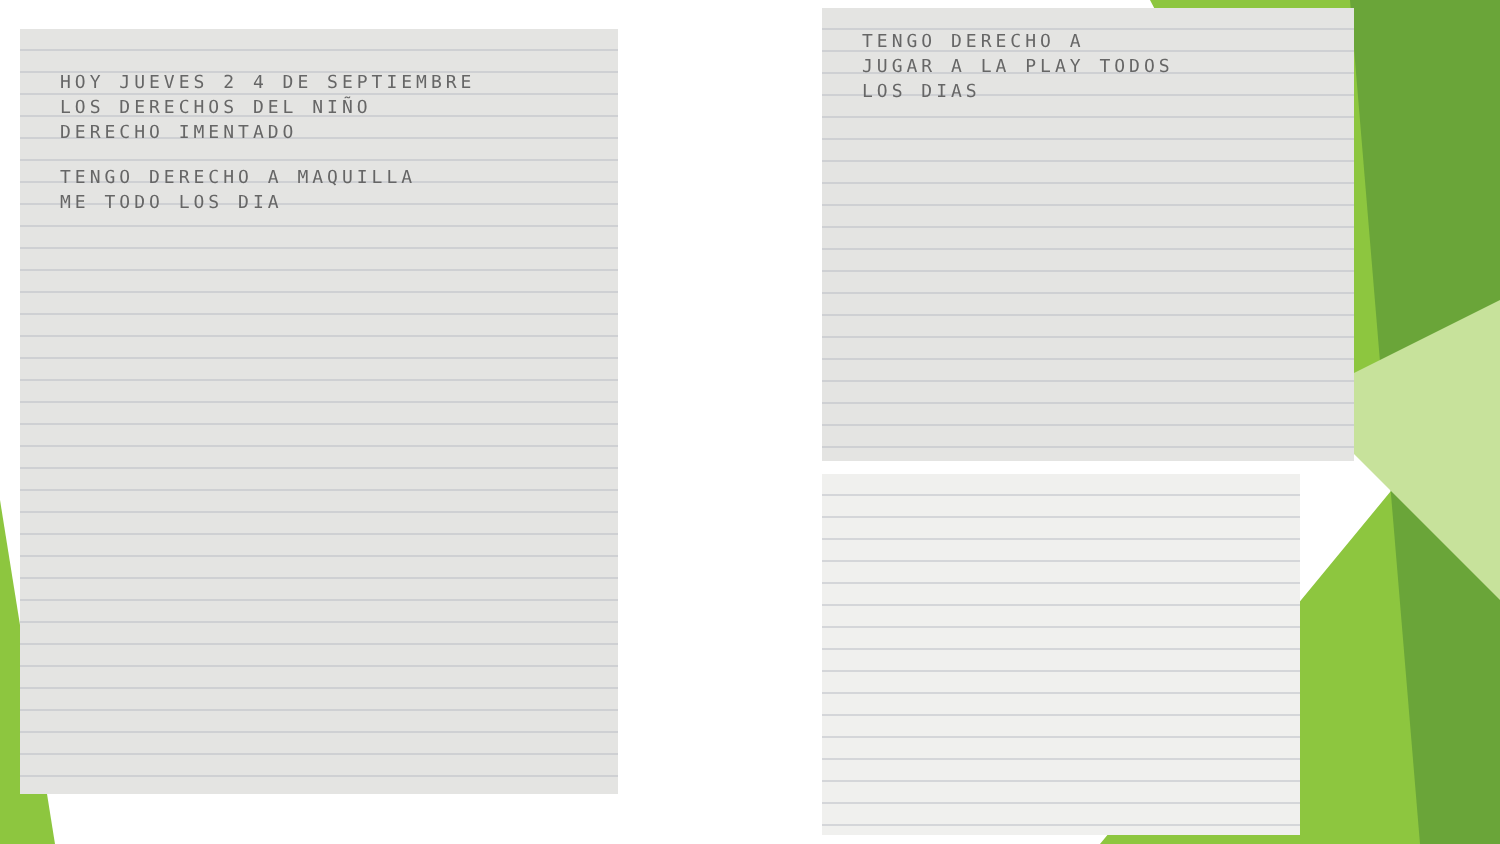HOY JUEVES 2 4 DE SEPTIEMBRE
LOS DERECHOS DEL NIÑO
DERECHO IMENTADO
TENGO DERECHO A MAQUILLA
ME TODO LOS DIA
TENGO DERECHO A
JUGAR A LA PLAY TODOS
LOS DIAS